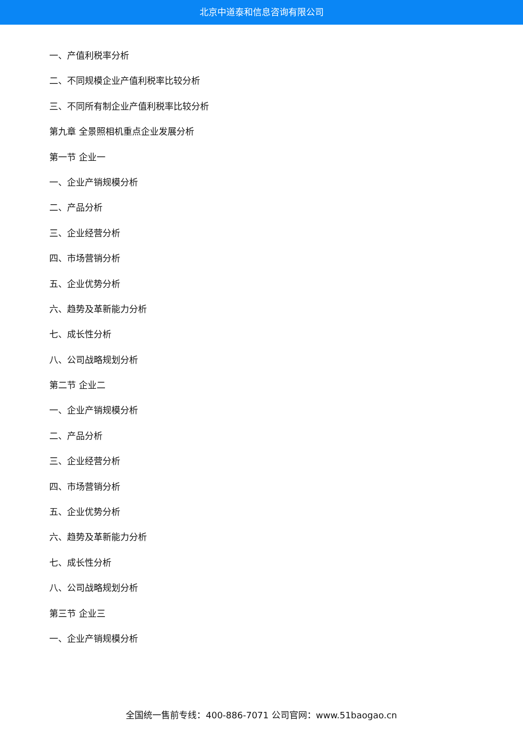北京中道泰和信息咨询有限公司
一、产值利税率分析
二、不同规模企业产值利税率比较分析
三、不同所有制企业产值利税率比较分析
第九章 全景照相机重点企业发展分析
第一节 企业一
一、企业产销规模分析
二、产品分析
三、企业经营分析
四、市场营销分析
五、企业优势分析
六、趋势及革新能力分析
七、成长性分析
八、公司战略规划分析
第二节 企业二
一、企业产销规模分析
二、产品分析
三、企业经营分析
四、市场营销分析
五、企业优势分析
六、趋势及革新能力分析
七、成长性分析
八、公司战略规划分析
第三节 企业三
一、企业产销规模分析
全国统一售前专线：400-886-7071 公司官网：www.51baogao.cn